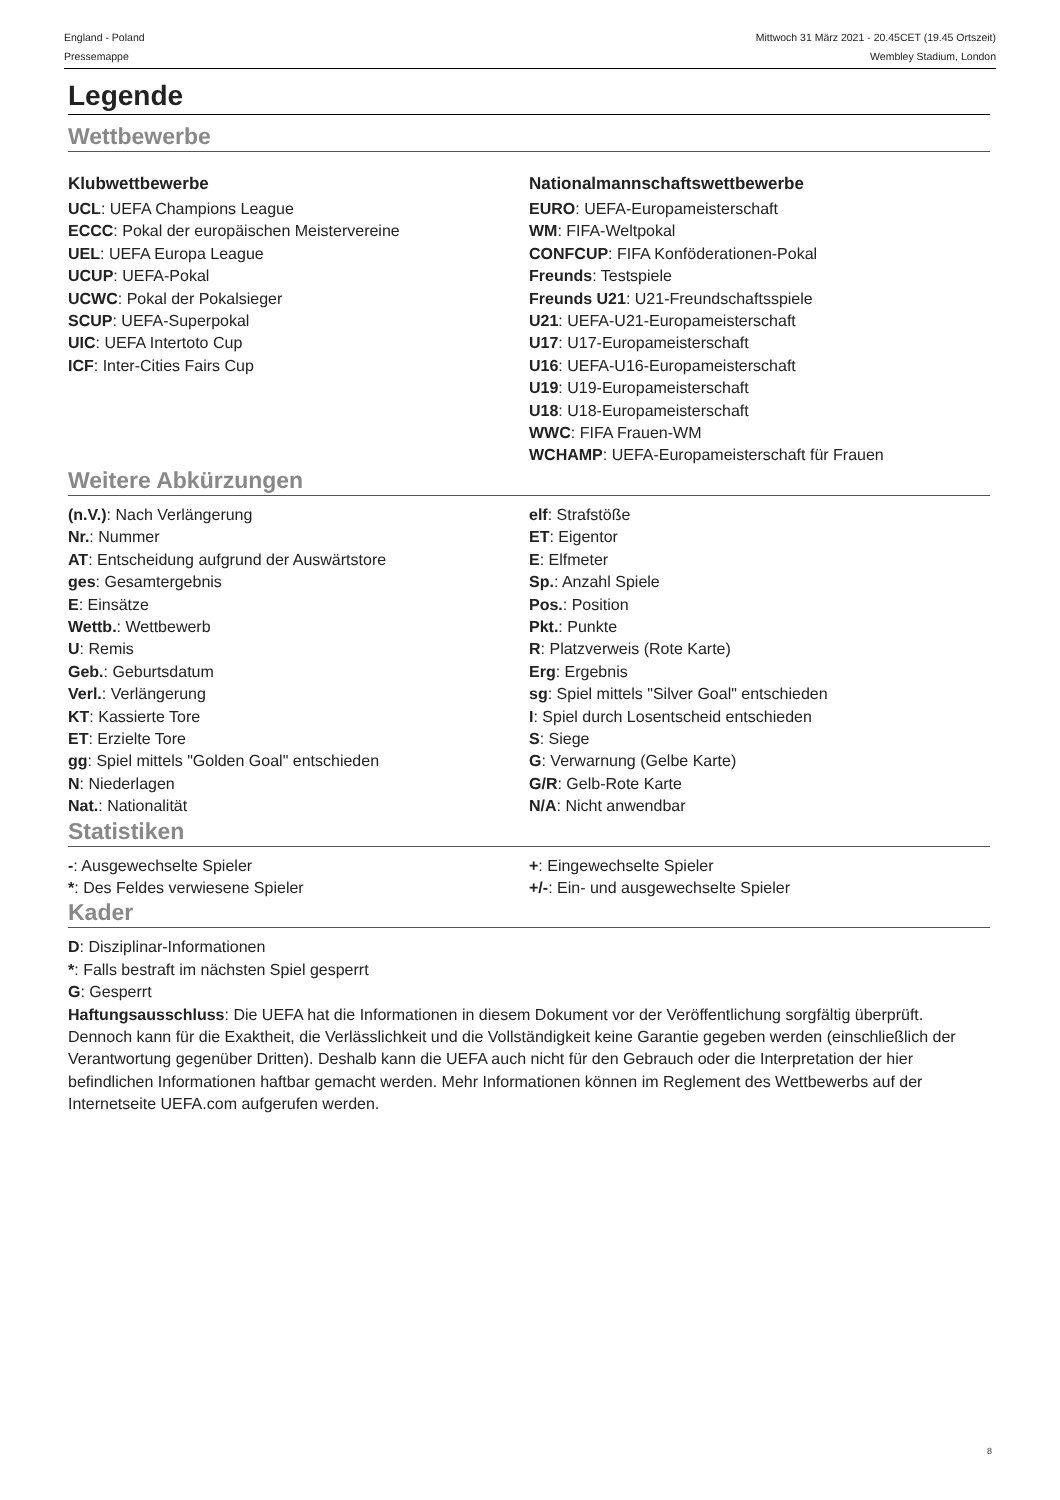England - Poland
Pressemappe
Mittwoch 31 März 2021 - 20.45CET (19.45 Ortszeit)
Wembley Stadium, London
Legende
Wettbewerbe
Klubwettbewerbe
UCL: UEFA Champions League
ECCC: Pokal der europäischen Meistervereine
UEL: UEFA Europa League
UCUP: UEFA-Pokal
UCWC: Pokal der Pokalsieger
SCUP: UEFA-Superpokal
UIC: UEFA Intertoto Cup
ICF: Inter-Cities Fairs Cup
Nationalmannschaftswettbewerbe
EURO: UEFA-Europameisterschaft
WM: FIFA-Weltpokal
CONFCUP: FIFA Konföderationen-Pokal
Freunds: Testspiele
Freunds U21: U21-Freundschaftsspiele
U21: UEFA-U21-Europameisterschaft
U17: U17-Europameisterschaft
U16: UEFA-U16-Europameisterschaft
U19: U19-Europameisterschaft
U18: U18-Europameisterschaft
WWC: FIFA Frauen-WM
WCHAMP: UEFA-Europameisterschaft für Frauen
Weitere Abkürzungen
(n.V.): Nach Verlängerung
Nr.: Nummer
AT: Entscheidung aufgrund der Auswärtstore
ges: Gesamtergebnis
E: Einsätze
Wettb.: Wettbewerb
U: Remis
Geb.: Geburtsdatum
Verl.: Verlängerung
KT: Kassierte Tore
ET: Erzielte Tore
gg: Spiel mittels "Golden Goal" entschieden
N: Niederlagen
Nat.: Nationalität
elf: Strafstöße
ET: Eigentor
E: Elfmeter
Sp.: Anzahl Spiele
Pos.: Position
Pkt.: Punkte
R: Platzverweis (Rote Karte)
Erg: Ergebnis
sg: Spiel mittels "Silver Goal" entschieden
I: Spiel durch Losentscheid entschieden
S: Siege
G: Verwarnung (Gelbe Karte)
G/R: Gelb-Rote Karte
N/A: Nicht anwendbar
Statistiken
-: Ausgewechselte Spieler
*: Des Feldes verwiesene Spieler
+: Eingewechselte Spieler
+/-: Ein- und ausgewechselte Spieler
Kader
D: Disziplinar-Informationen
*: Falls bestraft im nächsten Spiel gesperrt
G: Gesperrt
Haftungsausschluss: Die UEFA hat die Informationen in diesem Dokument vor der Veröffentlichung sorgfältig überprüft. Dennoch kann für die Exaktheit, die Verlässlichkeit und die Vollständigkeit keine Garantie gegeben werden (einschließlich der Verantwortung gegenüber Dritten). Deshalb kann die UEFA auch nicht für den Gebrauch oder die Interpretation der hier befindlichen Informationen haftbar gemacht werden. Mehr Informationen können im Reglement des Wettbewerbs auf der Internetseite UEFA.com aufgerufen werden.
8